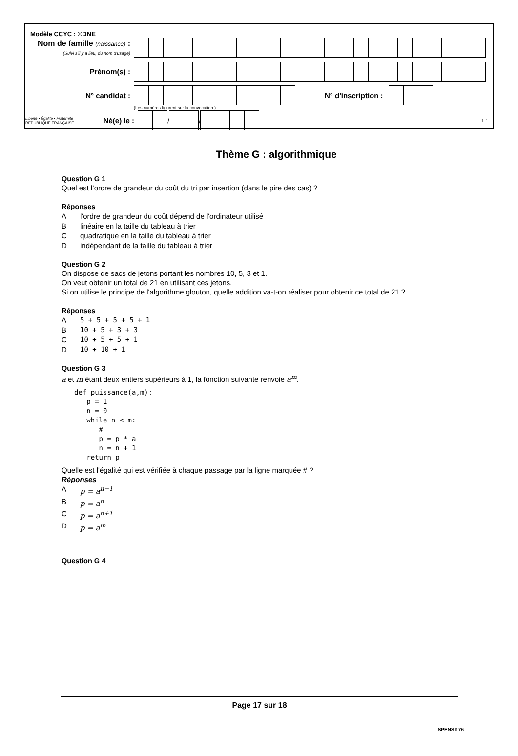Modèle CCYC : ©DNE
Nom de famille (naissance) :
(Suivi s'il y a lieu, du nom d'usage)
Prénom(s) :
N° candidat : N° d'inscription :
(Les numéros figurent sur la convocation.)
Liberté • Égalité • Fraternité
RÉPUBLIQUE FRANÇAISE
Né(e) le :
/
/
1.1
Thème G : algorithmique
Question G 1
Quel est l’ordre de grandeur du coût du tri par insertion (dans le pire des cas) ?
Réponses
Al'ordre de grandeur du coût dépend de l'ordinateur utilisé
Blinéaire en la taille du tableau à trier
Cquadratique en la taille du tableau à trier
Dindépendant de la taille du tableau à trier
Question G 2
On dispose de sacs de jetons portant les nombres 10, 5, 3 et 1.
On veut obtenir un total de 21 en utilisant ces jetons.
Si on utilise le principe de l'algorithme glouton, quelle addition va-t-on réaliser pour obtenir ce total de 21 ?
Réponses
A 5 + 5 + 5 + 5 + 1
B 10 + 5 + 3 + 3
C 10 + 5 + 5 + 1
D 10 + 10 + 1
Question G 3
a et m étant deux entiers supérieurs à 1, la fonction suivante renvoie a<sup>m</sup>.
def puissance(a,m):
   p = 1
   n = 0
   while n < m:
      #
      p = p * a
      n = n + 1
   return p
Quelle est l'égalité qui est vérifiée à chaque passage par la ligne marquée # ?
Réponses
Ap = a<sup>n−1</sup>
Bp = a<sup>n</sup>
Cp = a<sup>n+1</sup>
Dp = a<sup>m</sup>
Question G 4
Page 17 sur 18
SPENSI176